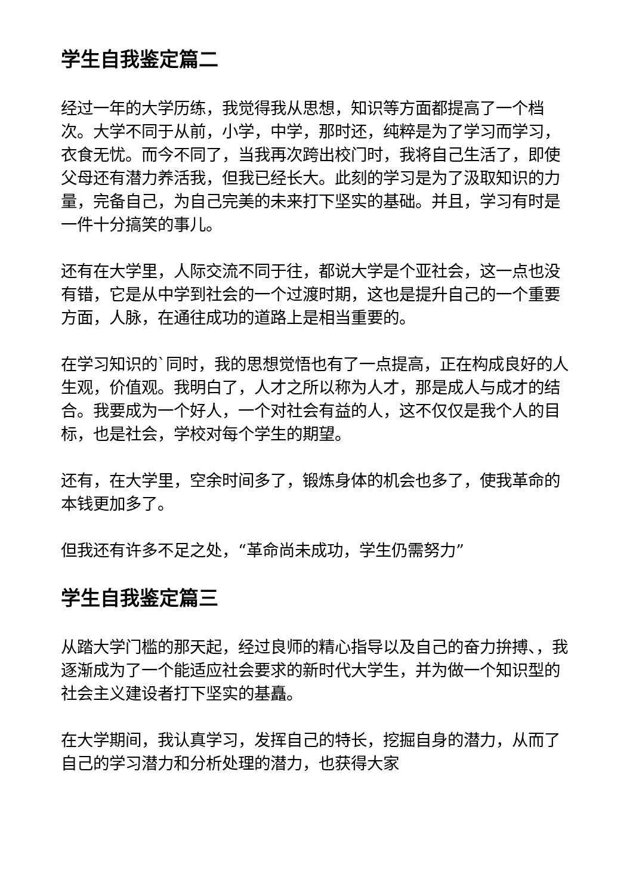学生自我鉴定篇二
经过一年的大学历练，我觉得我从思想，知识等方面都提高了一个档次。大学不同于从前，小学，中学，那时还，纯粹是为了学习而学习，衣食无忧。而今不同了，当我再次跨出校门时，我将自己生活了，即使父母还有潜力养活我，但我已经长大。此刻的学习是为了汲取知识的力量，完备自己，为自己完美的未来打下坚实的基础。并且，学习有时是一件十分搞笑的事儿。
还有在大学里，人际交流不同于往，都说大学是个亚社会，这一点也没有错，它是从中学到社会的一个过渡时期，这也是提升自己的一个重要方面，人脉，在通往成功的道路上是相当重要的。
在学习知识的`同时，我的思想觉悟也有了一点提高，正在构成良好的人生观，价值观。我明白了，人才之所以称为人才，那是成人与成才的结合。我要成为一个好人，一个对社会有益的人，这不仅仅是我个人的目标，也是社会，学校对每个学生的期望。
还有，在大学里，空余时间多了，锻炼身体的机会也多了，使我革命的本钱更加多了。
但我还有许多不足之处，“革命尚未成功，学生仍需努力”
学生自我鉴定篇三
从踏大学门槛的那天起，经过良师的精心指导以及自己的奋力拚搏、，我逐渐成为了一个能适应社会要求的新时代大学生，并为做一个知识型的社会主义建设者打下坚实的基矗。
在大学期间，我认真学习，发挥自己的特长，挖掘自身的潜力，从而了自己的学习潜力和分析处理的潜力，也获得大家